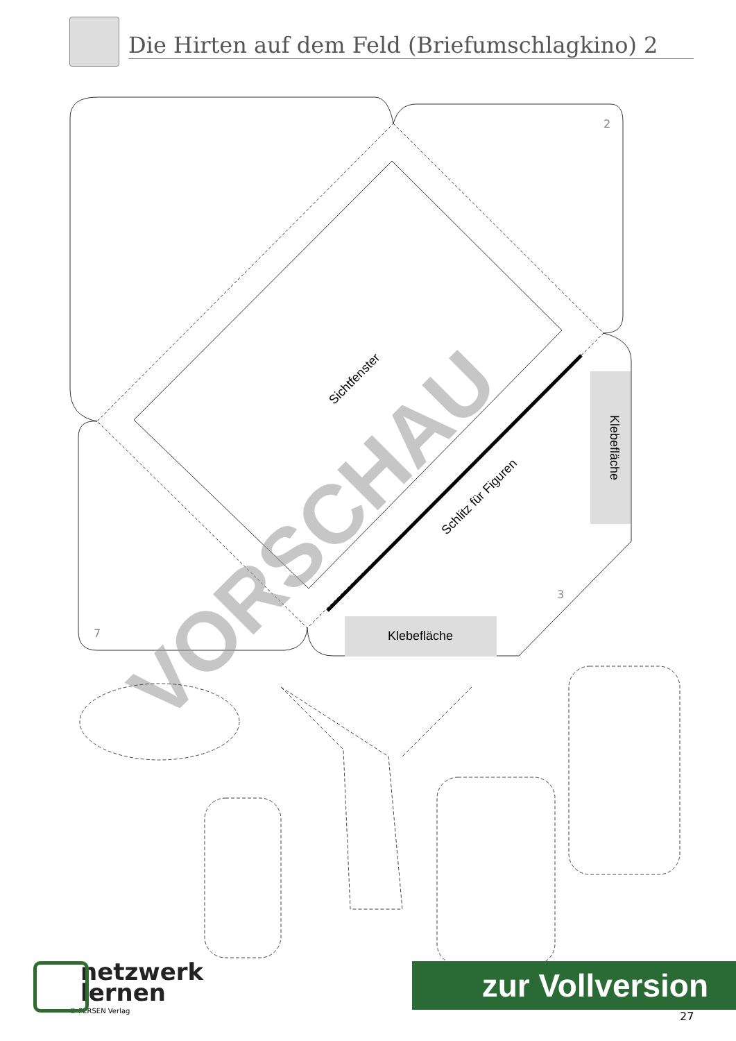Die Hirten auf dem Feld (Briefumschlagkino) 2
Klebefläche
Klebefläche
Sichtfenster
Schlitz für Figuren
VORSCHAU
2
3
7
netzwerk
lernen
© PERSEN Verlag
zur Vollversion
27